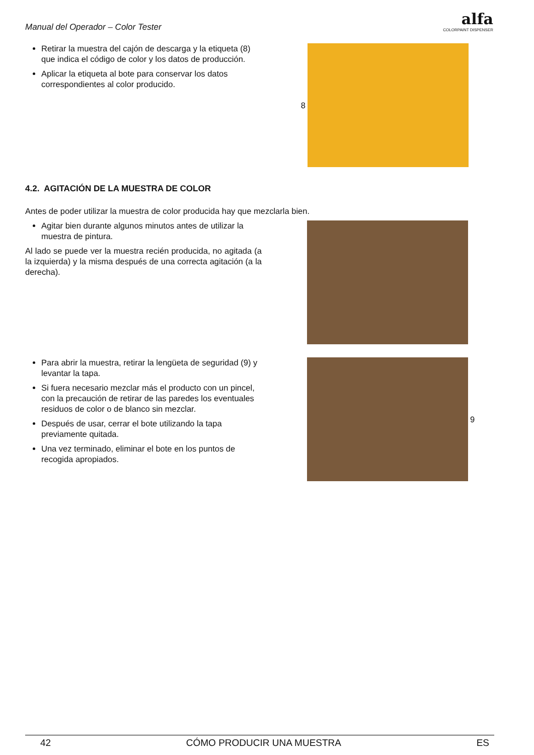Manual del Operador – Color Tester
alfa
COLORPAINT DISPENSER
Retirar la muestra del cajón de descarga y la etiqueta (8) que indica el código de color y los datos de producción.
Aplicar la etiqueta al bote para conservar los datos correspondientes al color producido.
8
4.2. AGITACIÓN DE LA MUESTRA DE COLOR
Antes de poder utilizar la muestra de color producida hay que mezclarla bien.
Agitar bien durante algunos minutos antes de utilizar la muestra de pintura.
Al lado se puede ver la muestra recién producida, no agitada (a la izquierda) y la misma después de una correcta agitación (a la derecha).
Para abrir la muestra, retirar la lengüeta de seguridad (9) y levantar la tapa.
Si fuera necesario mezclar más el producto con un pincel, con la precaución de retirar de las paredes los eventuales residuos de color o de blanco sin mezclar.
Después de usar, cerrar el bote utilizando la tapa previamente quitada.
Una vez terminado, eliminar el bote en los puntos de recogida apropiados.
9
42 CÓMO PRODUCIR UNA MUESTRA ES